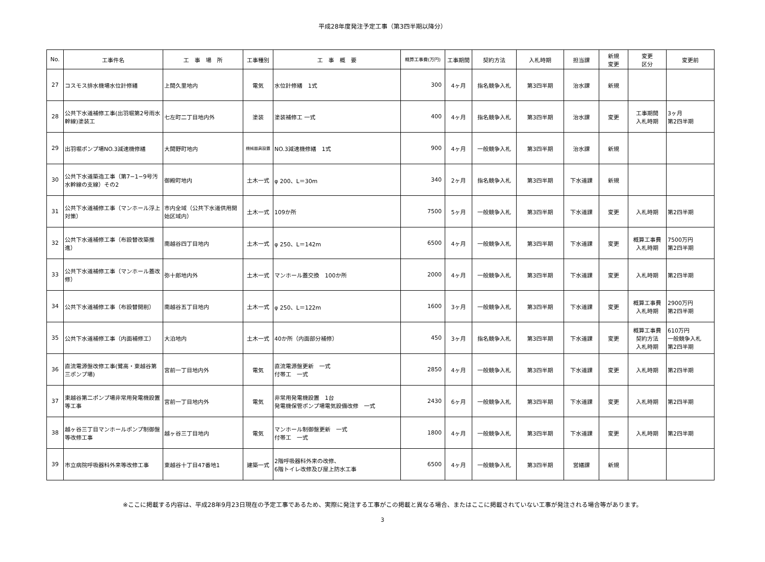平成28年度発注予定工事（第3四半期以降分）
| No. | 工事件名 | 工 事 場 所 | 工事種別 | 工 事 概 要 | 概算工事費(万円) | 工事期間 | 契約方法 | 入札時期 | 担当課 | 新規 変更 | 変更 区分 | 変更前 |
| --- | --- | --- | --- | --- | --- | --- | --- | --- | --- | --- | --- | --- |
| 27 | コスモス排水機場水位計修繕 | 上間久里地内 | 電気 | 水位計修繕 1式 | 300 | 4ヶ月 | 指名競争入札 | 第3四半期 | 治水課 | 新規 | | |
| 28 | 公共下水道補修工事(出羽堀第2号雨水幹線)塗装工 | 七左町二丁目地内外 | 塗装 | 塗装補修工 一式 | 400 | 4ヶ月 | 指名競争入札 | 第3四半期 | 治水課 | 変更 | 工事期間 入札時期 | 3ヶ月 第2四半期 |
| 29 | 出羽堀ポンプ場NO.3減速機修繕 | 大間野町地内 | 機械器具設置 | NO.3減速機修繕 1式 | 900 | 4ヶ月 | 一般競争入札 | 第3四半期 | 治水課 | 新規 | | |
| 30 | 公共下水道築造工事（第7−1−9号汚水幹線の支線）その2 | 御殿町地内 | 土木一式 | φ 200、L＝30m | 340 | 2ヶ月 | 指名競争入札 | 第3四半期 | 下水道課 | 新規 | | |
| 31 | 公共下水道補修工事（マンホール浮上対策） | 市内全域（公共下水道供用開始区域内） | 土木一式 | 109か所 | 7500 | 5ヶ月 | 一般競争入札 | 第3四半期 | 下水道課 | 変更 | 入札時期 | 第2四半期 |
| 32 | 公共下水道補修工事（布設替改築推進） | 南越谷四丁目地内 | 土木一式 | φ 250、L＝142m | 6500 | 4ヶ月 | 一般競争入札 | 第3四半期 | 下水道課 | 変更 | 概算工事費 入札時期 | 7500万円 第2四半期 |
| 33 | 公共下水道補修工事（マンホール蓋改修） | 弥十郎地内外 | 土木一式 | マンホール蓋交換 100か所 | 2000 | 4ヶ月 | 一般競争入札 | 第3四半期 | 下水道課 | 変更 | 入札時期 | 第2四半期 |
| 34 | 公共下水道補修工事（布設替開削） | 南越谷五丁目地内 | 土木一式 | φ 250、L＝122m | 1600 | 3ヶ月 | 一般競争入札 | 第3四半期 | 下水道課 | 変更 | 概算工事費 入札時期 | 2900万円 第2四半期 |
| 35 | 公共下水道補修工事（内面補修工） | 大泊地内 | 土木一式 | 40か所（内面部分補修） | 450 | 3ヶ月 | 指名競争入札 | 第3四半期 | 下水道課 | 変更 | 概算工事費 契約方法 入札時期 | 610万円 一般競争入札 第2四半期 |
| 36 | 直流電源盤改修工事(鷺高・東越谷第三ポンプ場) | 宮前一丁目地内外 | 電気 | 直流電源盤更新 一式 付帯工 一式 | 2850 | 4ヶ月 | 一般競争入札 | 第3四半期 | 下水道課 | 変更 | 入札時期 | 第2四半期 |
| 37 | 東越谷第二ポンプ場非常用発電機設置等工事 | 宮前一丁目地内外 | 電気 | 非常用発電機設置 1台 発電機保管ポンプ場電気設備改修 一式 | 2430 | 6ヶ月 | 一般競争入札 | 第3四半期 | 下水道課 | 変更 | 入札時期 | 第2四半期 |
| 38 | 越ヶ谷三丁目マンホールポンプ制御盤等改修工事 | 越ヶ谷三丁目地内 | 電気 | マンホール制御盤更新 一式 付帯工 一式 | 1800 | 4ヶ月 | 一般競争入札 | 第3四半期 | 下水道課 | 変更 | 入札時期 | 第2四半期 |
| 39 | 市立病院呼吸器科外来等改修工事 | 東越谷十丁目47番地1 | 建築一式 | 2階呼吸器科外来の改修、 6階トイレ改修及び屋上防水工事 | 6500 | 4ヶ月 | 一般競争入札 | 第3四半期 | 営繕課 | 新規 | | |
※ここに掲載する内容は、平成28年9月23日現在の予定工事であるため、実際に発注する工事がこの掲載と異なる場合、またはここに掲載されていない工事が発注される場合等があります。
3